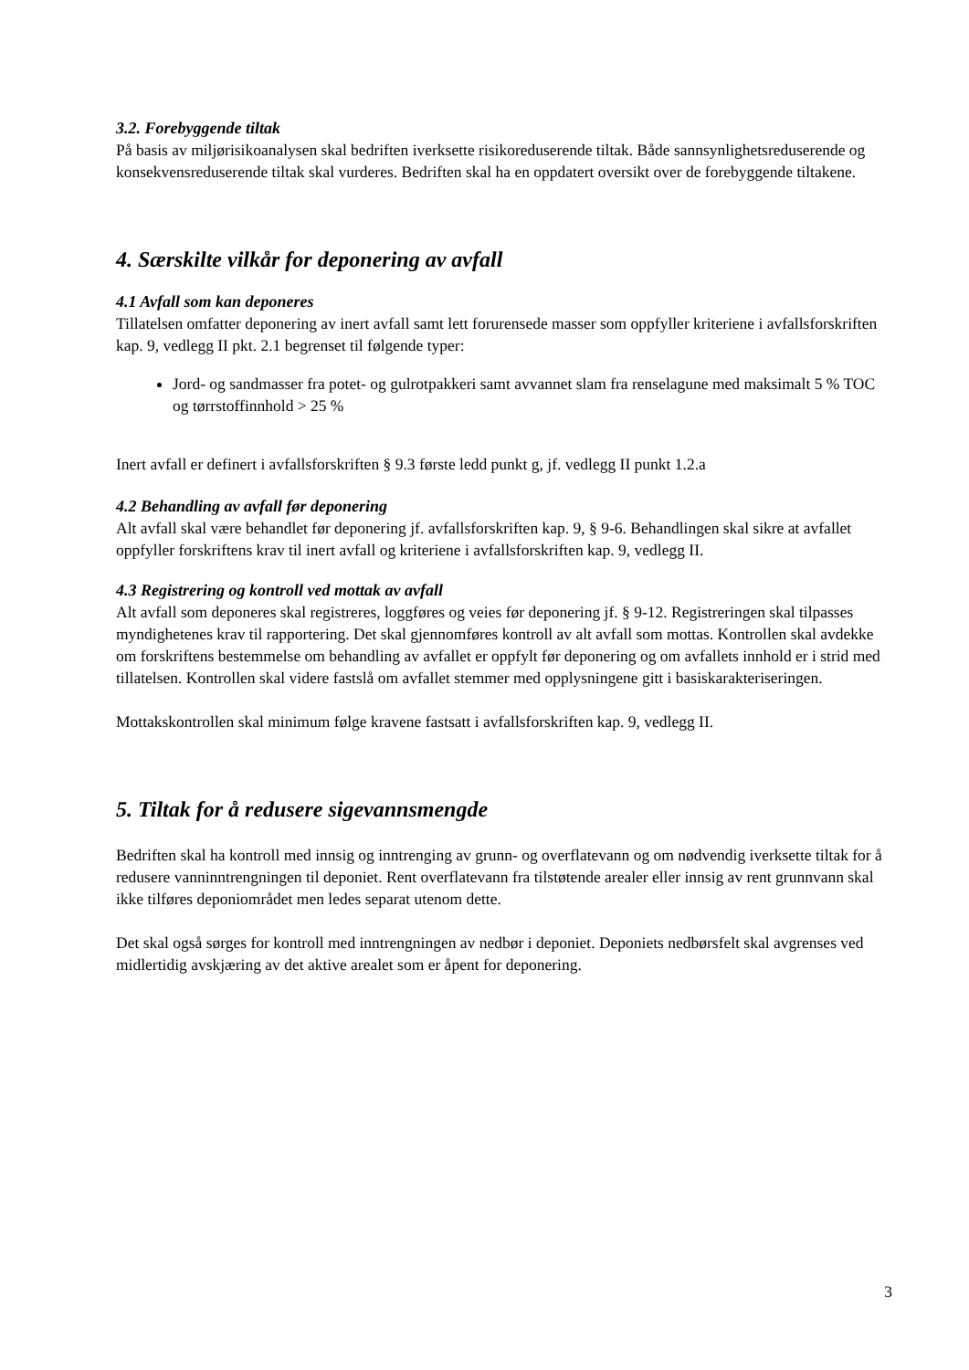3.2. Forebyggende tiltak
På basis av miljørisikoanalysen skal bedriften iverksette risikoreduserende tiltak. Både sannsynlighetsreduserende og konsekvensreduserende tiltak skal vurderes. Bedriften skal ha en oppdatert oversikt over de forebyggende tiltakene.
4. Særskilte vilkår for deponering av avfall
4.1 Avfall som kan deponeres
Tillatelsen omfatter deponering av inert avfall samt lett forurensede masser som oppfyller kriteriene i avfallsforskriften kap. 9, vedlegg II pkt. 2.1 begrenset til følgende typer:
Jord- og sandmasser fra potet- og gulrotpakkeri samt avvannet slam fra renselagune med maksimalt 5 % TOC og tørrstoffinnhold > 25 %
Inert avfall er definert i avfallsforskriften § 9.3 første ledd punkt g, jf. vedlegg II punkt 1.2.a
4.2 Behandling av avfall før deponering
Alt avfall skal være behandlet før deponering jf. avfallsforskriften kap. 9, § 9-6. Behandlingen skal sikre at avfallet oppfyller forskriftens krav til inert avfall og kriteriene i avfallsforskriften kap. 9, vedlegg II.
4.3 Registrering og kontroll ved mottak av avfall
Alt avfall som deponeres skal registreres, loggføres og veies før deponering jf. § 9-12. Registreringen skal tilpasses myndighetenes krav til rapportering. Det skal gjennomføres kontroll av alt avfall som mottas. Kontrollen skal avdekke om forskriftens bestemmelse om behandling av avfallet er oppfylt før deponering og om avfallets innhold er i strid med tillatelsen. Kontrollen skal videre fastslå om avfallet stemmer med opplysningene gitt i basiskarakteriseringen.
Mottakskontrollen skal minimum følge kravene fastsatt i avfallsforskriften kap. 9, vedlegg II.
5. Tiltak for å redusere sigevannsmengde
Bedriften skal ha kontroll med innsig og inntrenging av grunn- og overflatevann og om nødvendig iverksette tiltak for å redusere vanninntrengningen til deponiet. Rent overflatevann fra tilstøtende arealer eller innsig av rent grunnvann skal ikke tilføres deponiområdet men ledes separat utenom dette.
Det skal også sørges for kontroll med inntrengningen av nedbør i deponiet. Deponiets nedbørsfelt skal avgrenses ved midlertidig avskjæring av det aktive arealet som er åpent for deponering.
3